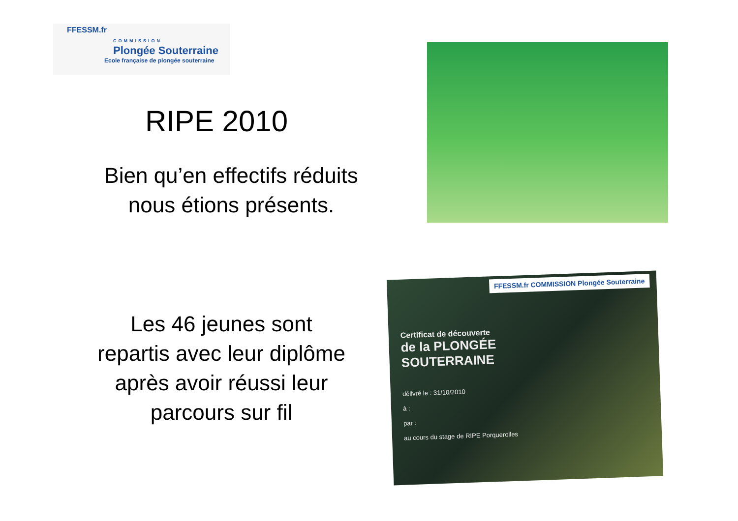FFESSM.fr
COMMISSION
Plongée Souterraine
Ecole française de plongée souterraine
RIPE 2010
Bien qu’en effectifs réduits
nous étions présents.
Les 46 jeunes sont
repartis avec leur diplôme
après avoir réussi leur
parcours sur fil
FFESSM.fr COMMISSION Plongée Souterraine
Certificat de découverte
de la PLONGÉE
SOUTERRAINE
délivré le : 31/10/2010
à :
par :
au cours du stage de RIPE Porquerolles